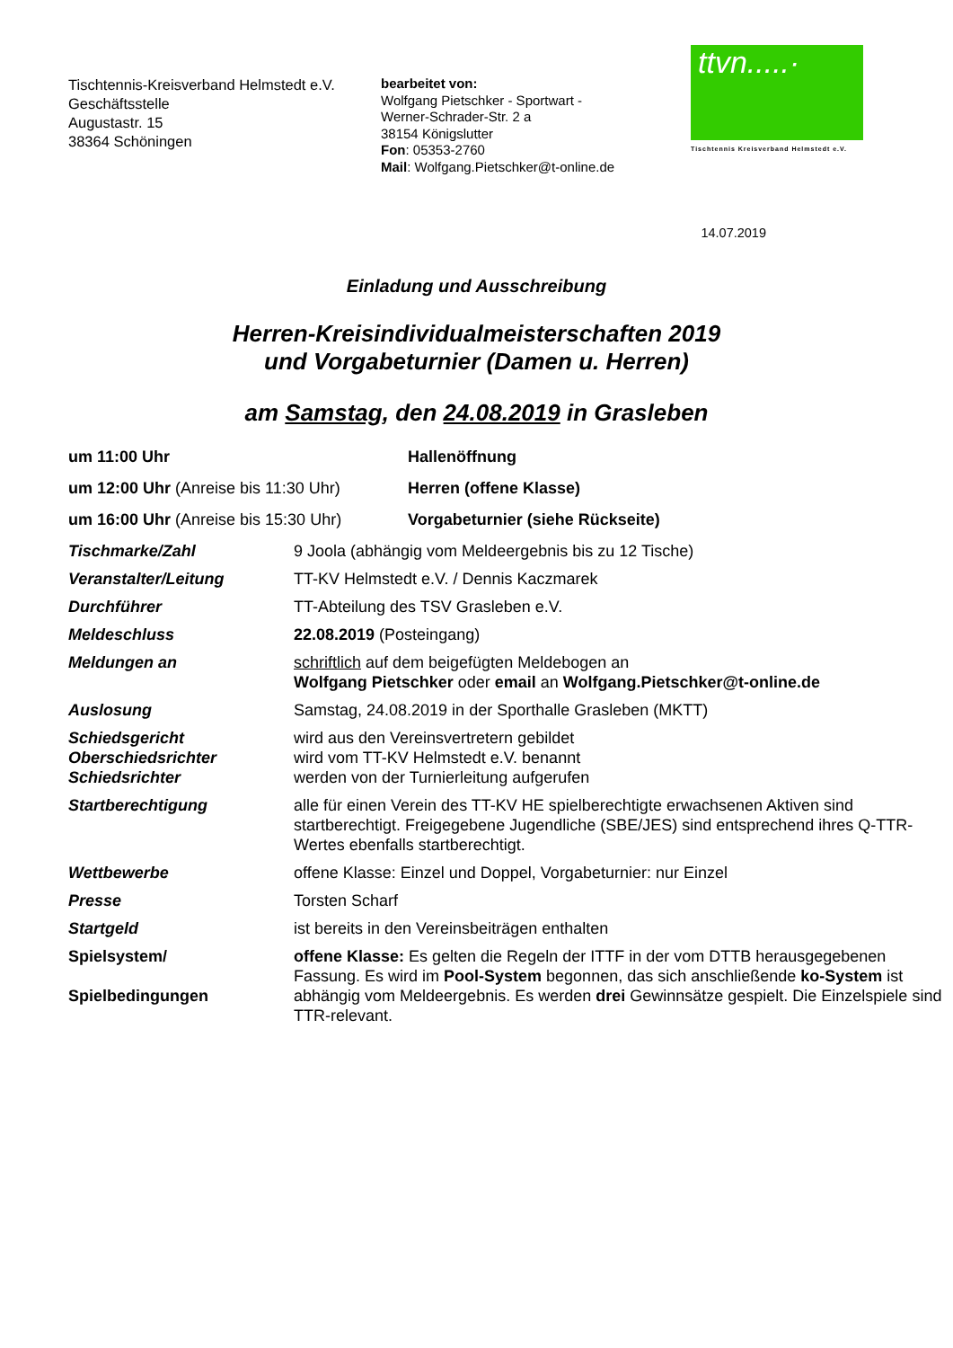Tischtennis-Kreisverband Helmstedt e.V.
Geschäftsstelle
Augustastr. 15
38364 Schöningen
bearbeitet von:
Wolfgang Pietschker - Sportwart -
Werner-Schrader-Str. 2 a
38154 Königslutter
Fon: 05353-2760
Mail: Wolfgang.Pietschker@t-online.de
ttvn.....·
Tischtennis Kreisverband Helmstedt e.V.
14.07.2019
Einladung und Ausschreibung
Herren-Kreisindividualmeisterschaften 2019
und Vorgabeturnier (Damen u. Herren)
am Samstag, den 24.08.2019 in Grasleben
| um 11:00 Uhr | Hallenöffnung |
| um 12:00 Uhr (Anreise bis 11:30 Uhr) | Herren (offene Klasse) |
| um 16:00 Uhr (Anreise bis 15:30 Uhr) | Vorgabeturnier (siehe Rückseite) |
| Tischmarke/Zahl | 9 Joola (abhängig vom Meldeergebnis bis zu 12 Tische) |
| Veranstalter/Leitung | TT-KV Helmstedt e.V. / Dennis Kaczmarek |
| Durchführer | TT-Abteilung des TSV Grasleben e.V. |
| Meldeschluss | 22.08.2019 (Posteingang) |
| Meldungen an | schriftlich auf dem beigefügten Meldebogen an Wolfgang Pietschker oder email an Wolfgang.Pietschker@t-online.de |
| Auslosung | Samstag, 24.08.2019 in der Sporthalle Grasleben (MKTT) |
| Schiedsgericht Oberschiedsrichter Schiedsrichter | wird aus den Vereinsvertretern gebildet wird vom TT-KV Helmstedt e.V. benannt werden von der Turnierleitung aufgerufen |
| Startberechtigung | alle für einen Verein des TT-KV HE spielberechtigte erwachsenen Aktiven sind startberechtigt. Freigegebene Jugendliche (SBE/JES) sind entsprechend ihres Q-TTR-Wertes ebenfalls startberechtigt. |
| Wettbewerbe | offene Klasse: Einzel und Doppel, Vorgabeturnier: nur Einzel |
| Presse | Torsten Scharf |
| Startgeld | ist bereits in den Vereinsbeiträgen enthalten |
| Spielsystem/ Spielbedingungen | offene Klasse: Es gelten die Regeln der ITTF in der vom DTTB herausgegebenen Fassung. Es wird im Pool-System begonnen, das sich anschließende ko-System ist abhängig vom Meldeergebnis. Es werden drei Gewinnsätze gespielt. Die Einzelspiele sind TTR-relevant. |